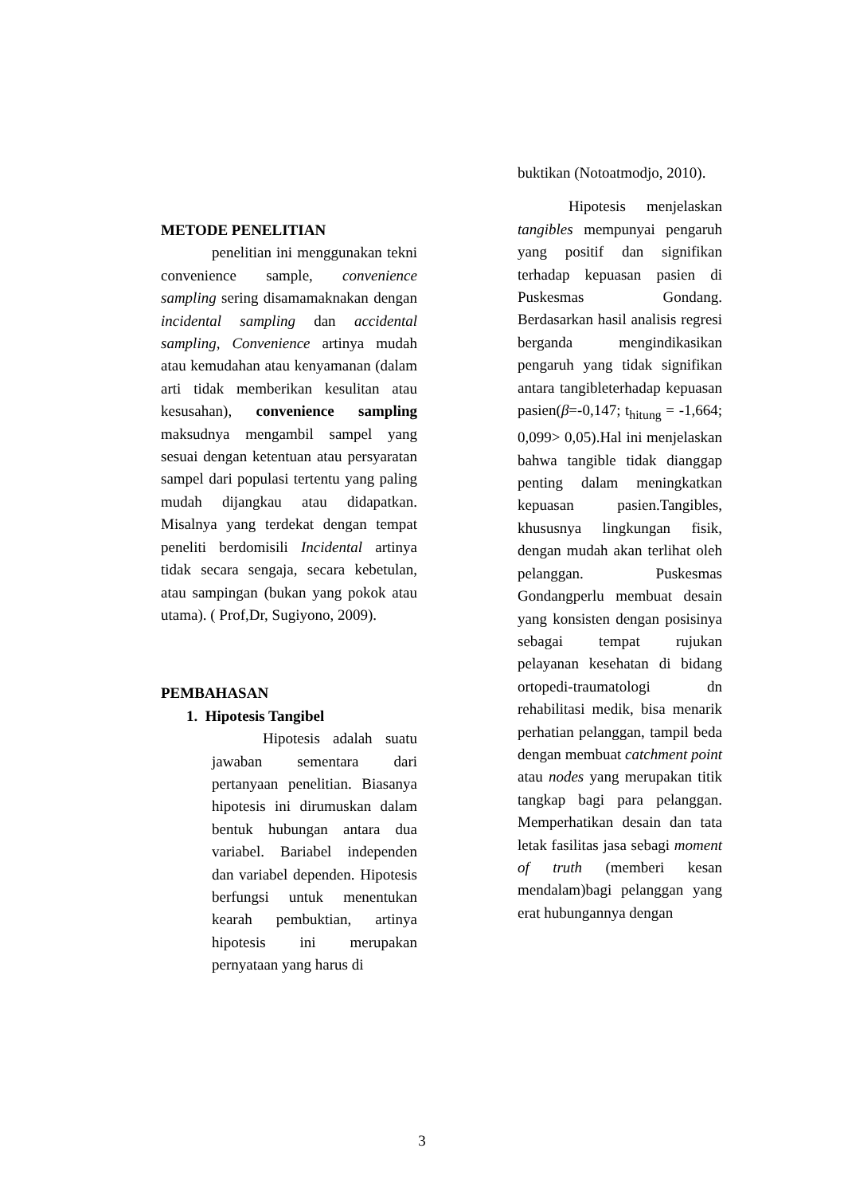METODE PENELITIAN
penelitian ini menggunakan tekni convenience sample, convenience sampling sering disamamaknakan dengan incidental sampling dan accidental sampling, Convenience artinya mudah atau kemudahan atau kenyamanan (dalam arti tidak memberikan kesulitan atau kesusahan), convenience sampling maksudnya mengambil sampel yang sesuai dengan ketentuan atau persyaratan sampel dari populasi tertentu yang paling mudah dijangkau atau didapatkan. Misalnya yang terdekat dengan tempat peneliti berdomisili Incidental artinya tidak secara sengaja, secara kebetulan, atau sampingan (bukan yang pokok atau utama). ( Prof,Dr, Sugiyono, 2009).
PEMBAHASAN
1. Hipotesis Tangibel
Hipotesis adalah suatu jawaban sementara dari pertanyaan penelitian. Biasanya hipotesis ini dirumuskan dalam bentuk hubungan antara dua variabel. Bariabel independen dan variabel dependen. Hipotesis berfungsi untuk menentukan kearah pembuktian, artinya hipotesis ini merupakan pernyataan yang harus di
buktikan (Notoatmodjo, 2010).
Hipotesis menjelaskan tangibles mempunyai pengaruh yang positif dan signifikan terhadap kepuasan pasien di Puskesmas Gondang. Berdasarkan hasil analisis regresi berganda mengindikasikan pengaruh yang tidak signifikan antara tangibleterhadap kepuasan pasien(β=-0,147; t<sub>hitung</sub> = -1,664; 0,099> 0,05).Hal ini menjelaskan bahwa tangible tidak dianggap penting dalam meningkatkan kepuasan pasien.Tangibles, khususnya lingkungan fisik, dengan mudah akan terlihat oleh pelanggan. Puskesmas Gondangperlu membuat desain yang konsisten dengan posisinya sebagai tempat rujukan pelayanan kesehatan di bidang ortopedi-traumatologi dn rehabilitasi medik, bisa menarik perhatian pelanggan, tampil beda dengan membuat catchment point atau nodes yang merupakan titik tangkap bagi para pelanggan. Memperhatikan desain dan tata letak fasilitas jasa sebagi moment of truth (memberi kesan mendalam)bagi pelanggan yang erat hubungannya dengan
3